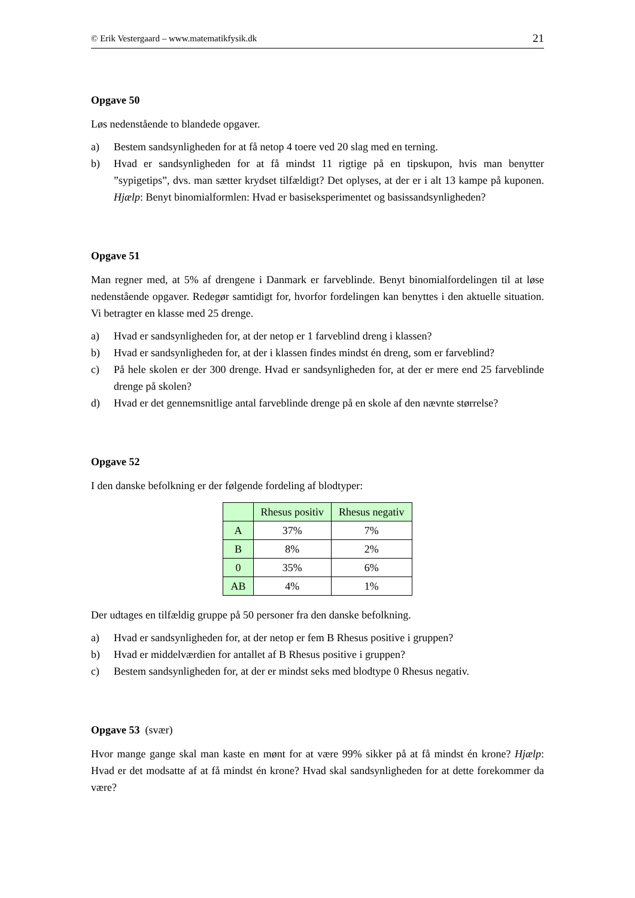© Erik Vestergaard – www.matematikfysik.dk 21
Opgave 50
Løs nedenstående to blandede opgaver.
a) Bestem sandsynligheden for at få netop 4 toere ved 20 slag med en terning.
b) Hvad er sandsynligheden for at få mindst 11 rigtige på en tipskupon, hvis man benytter ”sypigetips”, dvs. man sætter krydset tilfældigt? Det oplyses, at der er i alt 13 kampe på kuponen. Hjælp: Benyt binomialformlen: Hvad er basiseksperimentet og basissandsynligheden?
Opgave 51
Man regner med, at 5% af drengene i Danmark er farveblinde. Benyt binomialfordelingen til at løse nedenstående opgaver. Redegør samtidigt for, hvorfor fordelingen kan benyttes i den aktuelle situation. Vi betragter en klasse med 25 drenge.
a) Hvad er sandsynligheden for, at der netop er 1 farveblind dreng i klassen?
b) Hvad er sandsynligheden for, at der i klassen findes mindst én dreng, som er farveblind?
c) På hele skolen er der 300 drenge. Hvad er sandsynligheden for, at der er mere end 25 farveblinde drenge på skolen?
d) Hvad er det gennemsnitlige antal farveblinde drenge på en skole af den nævnte størrelse?
Opgave 52
I den danske befolkning er der følgende fordeling af blodtyper:
| | Rhesus positiv | Rhesus negativ |
| --- | --- | --- |
| A | 37% | 7% |
| B | 8% | 2% |
| 0 | 35% | 6% |
| AB | 4% | 1% |
Der udtages en tilfældig gruppe på 50 personer fra den danske befolkning.
a) Hvad er sandsynligheden for, at der netop er fem B Rhesus positive i gruppen?
b) Hvad er middelværdien for antallet af B Rhesus positive i gruppen?
c) Bestem sandsynligheden for, at der er mindst seks med blodtype 0 Rhesus negativ.
Opgave 53 (svær)
Hvor mange gange skal man kaste en mønt for at være 99% sikker på at få mindst én krone? Hjælp: Hvad er det modsatte af at få mindst én krone? Hvad skal sandsynligheden for at dette forekommer da være?